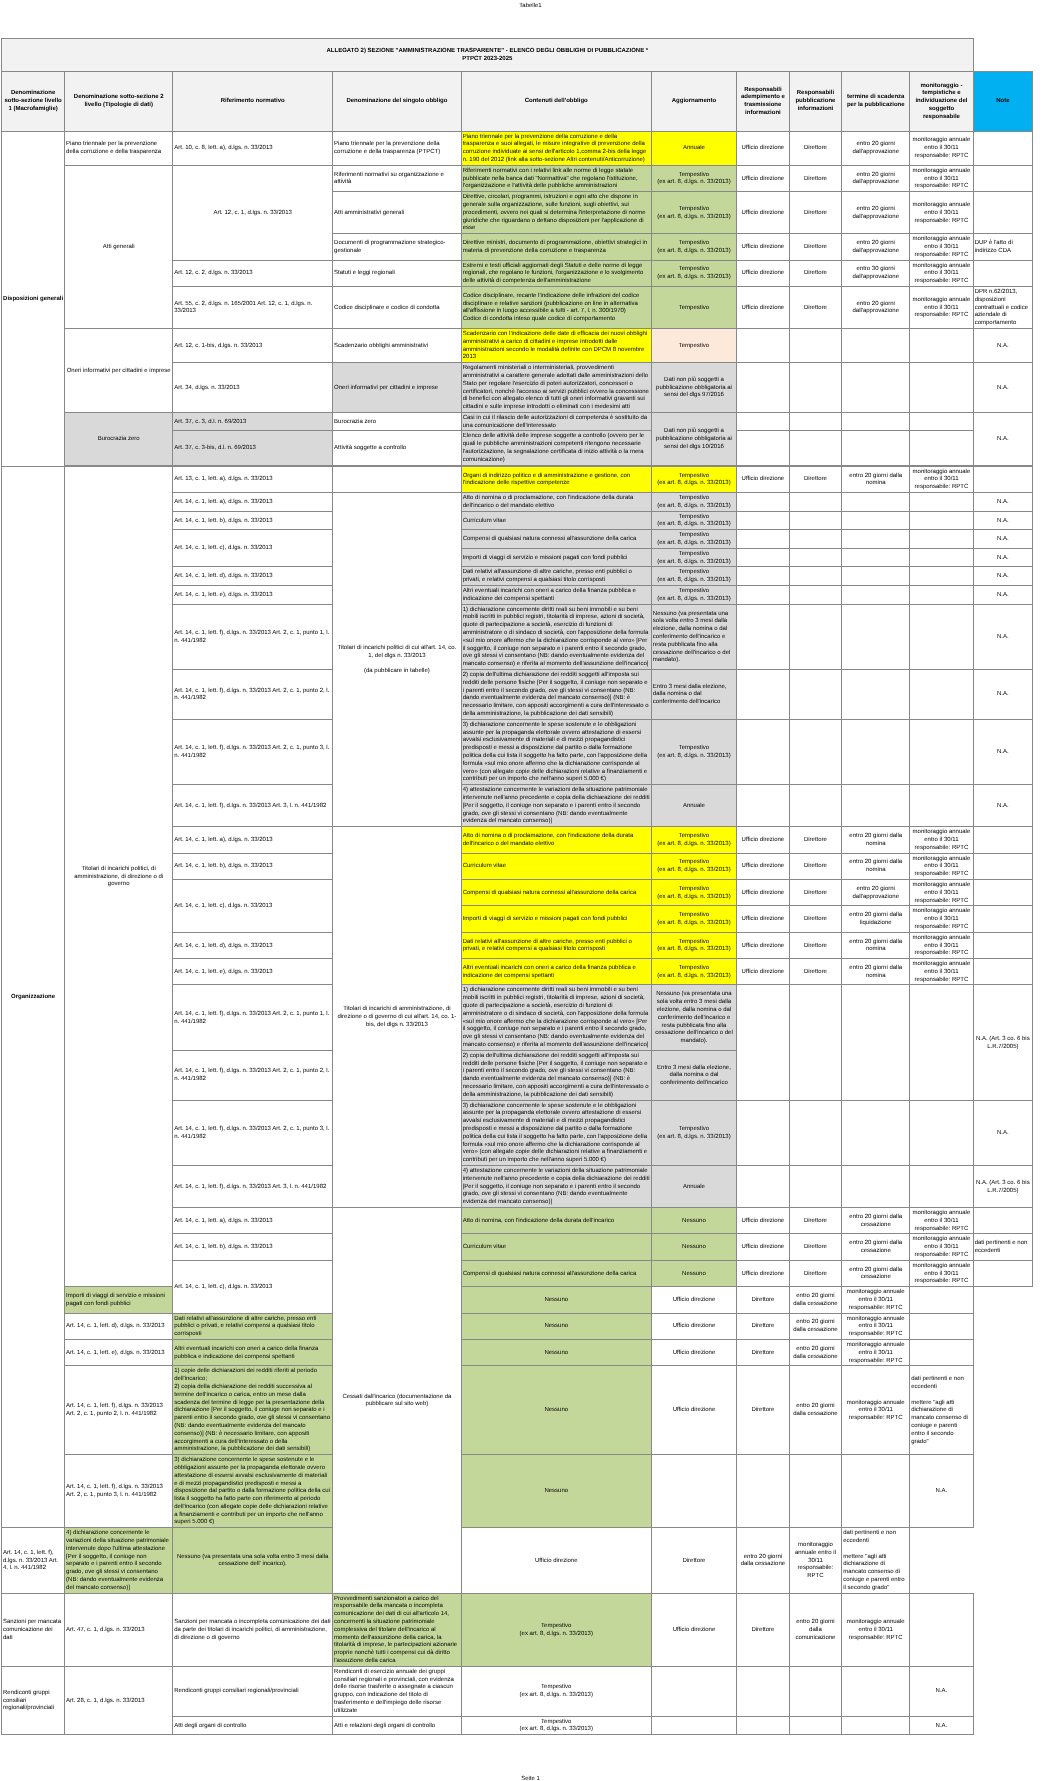Tabelle1
| ALLEGATO 2) SEZIONE "AMMINISTRAZIONE TRASPARENTE" - ELENCO DEGLI OBBLIGHI DI PUBBLICAZIONE * PTPCT 2023-2025 | | | | | | | | | | |
| Denominazione sotto-sezione livello 1 (Macrofamiglie) | Denominazione sotto-sezione 2 livello (Tipologie di dati) | Riferimento normativo | Denominazione del singolo obbligo | Contenuti dell'obbligo | Aggiornamento | Responsabili adempimento e trasmissione informazioni | Responsabili pubblicazione informazioni | termine di scadenza per la pubblicazione | monitoraggio - tempistiche e individuazione del soggetto responsabile | Note |
| Disposizioni generali | Piano triennale per la prevenzione della corruzione e della trasparenza | Art. 10, c. 8, lett. a), d.lgs. n. 33/2013 | Piano triennale per la prevenzione della corruzione e della trasparenza (PTPCT) | Piano triennale per la prevenzione della corruzione e della trasparenza e suoi allegati, le misure integrative di prevenzione della corruzione individuate ai sensi dell'articolo 1,comma 2-bis della legge n. 190 del 2012 (link alla sotto-sezione Altri contenuti/Anticorruzione) | Annuale | Ufficio direzione | Direttore | entro 20 giorni dall'approvazione | monitoraggio annuale entro il 30/11 responsabile: RPTC | |
| | Atti generali | Art. 12, c. 1, d.lgs. n. 33/2013 | Riferimenti normativi su organizzazione e attività | Riferimenti normativi con i relativi link alle norme di legge statale pubblicate nella banca dati "Normattiva" che regolano l'istituzione, l'organizzazione e l'attività delle pubbliche amministrazioni | Tempestivo (ex art. 8, d.lgs. n. 33/2013) | Ufficio direzione | Direttore | entro 20 giorni dall'approvazione | monitoraggio annuale entro il 30/11 responsabile: RPTC | |
| | | | Atti amministrativi generali | Direttive, circolari, programmi, istruzioni e ogni atto che dispone in generale sulla organizzazione, sulle funzioni, sugli obiettivi, sui procedimenti, ovvero nei quali si determina l'interpretazione di norme giuridiche che riguardano o dettano disposizioni per l'applicazione di esse | Tempestivo (ex art. 8, d.lgs. n. 33/2013) | Ufficio direzione | Direttore | entro 20 giorni dall'approvazione | monitoraggio annuale entro il 30/11 responsabile: RPTC | |
| | | | Documenti di programmazione strategico-gestionale | Direttive ministri, documento di programmazione, obiettivi strategici in materia di prevenzione della corruzione e trasparenza | Tempestivo (ex art. 8, d.lgs. n. 33/2013) | Ufficio direzione | Direttore | entro 20 giorni dall'approvazione | monitoraggio annuale entro il 30/11 responsabile: RPTC | DUP è l'atto di indirizzo CDA |
| | | Art. 12, c. 2, d.lgs. n. 33/2013 | Statuti e leggi regionali | Estremi e testi ufficiali aggiornati degli Statuti e delle norme di legge regionali, che regolano le funzioni, l'organizzazione e lo svolgimento delle attività di competenza dell'amministrazione | Tempestivo (ex art. 8, d.lgs. n. 33/2013) | Ufficio direzione | Direttore | entro 30 giorni dall'approvazione | monitoraggio annuale entro il 30/11 responsabile: RPTC | |
| | | Art. 55, c. 2, d.lgs. n. 165/2001 Art. 12, c. 1, d.lgs. n. 33/2013 | Codice disciplinare e codice di condotta | Codice disciplinare, recante l'indicazione delle infrazioni del codice disciplinare e relative sanzioni (pubblicazione on line in alternativa all'affissione in luogo accessibile a tutti - art. 7, l. n. 300/1970) Codice di condotta inteso quale codice di comportamento | Tempestivo | Ufficio direzione | Direttore | entro 20 giorni dall'approvazione | monitoraggio annuale entro il 30/11 responsabile: RPTC | DPR n.62/2013, disposizioni contrattuali e codice aziendale di comportamento |
| | Oneri informativi per cittadini e imprese | Art. 12, c. 1-bis, d.lgs. n. 33/2013 | Scadenzario obblighi amministrativi | Scadenzario con l'indicazione delle date di efficacia dei nuovi obblighi amministrativi a carico di cittadini e imprese introdotti dalle amministrazioni secondo le modalità definite con DPCM 8 novembre 2013 | Tempestivo | | | | | N.A. |
| | | Art. 34, d.lgs. n. 33/2013 | Oneri informativi per cittadini e imprese | Regolamenti ministeriali o interministeriali, provvedimenti amministrativi a carattere generale adottati dalle amministrazioni dello Stato per regolare l'esercizio di poteri autorizzatori, concessori o certificatori, nonchè l'accesso ai servizi pubblici ovvero la concessione di benefici con allegato elenco di tutti gli oneri informativi gravanti sui cittadini e sulle imprese introdotti o eliminati con i medesimi atti | Dati non più soggetti a pubblicazione obbligatoria ai sensi del dlgs 97/2016 | | | | | N.A. |
| | Burocrazia zero | Art. 37, c. 3, d.l. n. 69/2013 | Burocrazia zero | Casi in cui il rilascio delle autorizzazioni di competenza è sostituito da una comunicazione dell'interessato | Dati non più soggetti a pubblicazione obbligatoria ai sensi del dlgs 10/2016 | | | | | N.A. |
| | | Art. 37, c. 3-bis, d.l. n. 69/2013 | Attività soggette a controllo | Elenco delle attività delle imprese soggette a controllo (ovvero per le quali le pubbliche amministrazioni competenti ritengono necessarie l'autorizzazione, la segnalazione certificata di inizio attività o la mera comunicazione) | | | | | | |
| Organizzazione | Titolari di incarichi politici, di amministrazione, di direzione o di governo | Art. 13, c. 1, lett. a), d.lgs. n. 33/2013 | | Organi di indirizzo politico e di amministrazione e gestione, con l'indicazione delle rispettive competenze | Tempestivo (ex art. 8, d.lgs. n. 33/2013) | Ufficio direzione | Direttore | entro 20 giorni dalla nomina | monitoraggio annuale entro il 30/11 responsabile: RPTC | |
| | | Art. 14, c. 1, lett. a), d.lgs. n. 33/2013 | Titolari di incarichi politici di cui all'art. 14, co. 1, del dlgs n. 33/2013 (da pubblicare in tabelle) | Atto di nomina o di proclamazione, con l'indicazione della durata dell'incarico o del mandato elettivo | Tempestivo (ex art. 8, d.lgs. n. 33/2013) | | | | | N.A. |
| | | Art. 14, c. 1, lett. b), d.lgs. n. 33/2013 | | Curriculum vitae | Tempestivo (ex art. 8, d.lgs. n. 33/2013) | | | | | N.A. |
| | | Art. 14, c. 1, lett. c), d.lgs. n. 33/2013 | | Compensi di qualsiasi natura connessi all'assunzione della carica | Tempestivo (ex art. 8, d.lgs. n. 33/2013) | | | | | N.A. |
| | | | | Importi di viaggi di servizio e missioni pagati con fondi pubblici | Tempestivo (ex art. 8, d.lgs. n. 33/2013) | | | | | N.A. |
| | | Art. 14, c. 1, lett. d), d.lgs. n. 33/2013 | | Dati relativi all'assunzione di altre cariche, presso enti pubblici o privati, e relativi compensi a qualsiasi titolo corrisposti | Tempestivo (ex art. 8, d.lgs. n. 33/2013) | | | | | N.A. |
| | | Art. 14, c. 1, lett. e), d.lgs. n. 33/2013 | | Altri eventuali incarichi con oneri a carico della finanza pubblica e indicazione dei compensi spettanti | Tempestivo (ex art. 8, d.lgs. n. 33/2013) | | | | | N.A. |
| | | Art. 14, c. 1, lett. f), d.lgs. n. 33/2013 Art. 2, c. 1, punto 1, l. n. 441/1982 | | 1) dichiarazione concernente diritti reali su beni immobili e su beni mobili iscritti in pubblici registri, titolarità di imprese, azioni di società, quote di partecipazione a società, esercizio di funzioni di amministratore o di sindaco di società, con l'apposizione della formula «sul mio onore affermo che la dichiarazione corrisponde al vero» [Per il soggetto, il coniuge non separato e i parenti entro il secondo grado, ove gli stessi vi consentano (NB: dando eventualmente evidenza del mancato consenso) e riferita al momento dell'assunzione dell'incarico] | Nessuno (va presentata una sola volta entro 3 mesi dalla elezione, dalla nomina o dal conferimento dell'incarico e resta pubblicata fino alla cessazione dell'incarico o del mandato). | | | | | N.A. |
| | | Art. 14, c. 1, lett. f), d.lgs. n. 33/2013 Art. 2, c. 1, punto 2, l. n. 441/1982 | | 2) copia dell'ultima dichiarazione dei redditi soggetti all'imposta sui redditi delle persone fisiche [Per il soggetto, il coniuge non separato e i parenti entro il secondo grado, ove gli stessi vi consentano (NB: dando eventualmente evidenza del mancato consenso)] (NB: è necessario limitare, con appositi accorgimenti a cura dell'interessato o della amministrazione, la pubblicazione dei dati sensibili) | Entro 3 mesi dalla elezione, dalla nomina o dal conferimento dell'incarico | | | | | N.A. |
| | | Art. 14, c. 1, lett. f), d.lgs. n. 33/2013 Art. 2, c. 1, punto 3, l. n. 441/1982 | | 3) dichiarazione concernente le spese sostenute e le obbligazioni assunte per la propaganda elettorale ovvero attestazione di essersi avvalsi esclusivamente di materiali e di mezzi propagandistici predisposti e messi a disposizione dal partito o dalla formazione politica della cui lista il soggetto ha fatto parte, con l'apposizione della formula «sul mio onore affermo che la dichiarazione corrisponde al vero» (con allegate copie delle dichiarazioni relative a finanziamenti e contributi per un importo che nell'anno superi 5.000 €) | Tempestivo (ex art. 8, d.lgs. n. 33/2013) | | | | | N.A. |
| | | Art. 14, c. 1, lett. f), d.lgs. n. 33/2013 Art. 3, l. n. 441/1982 | | 4) attestazione concernente le variazioni della situazione patrimoniale intervenute nell'anno precedente e copia della dichiarazione dei redditi [Per il soggetto, il coniuge non separato e i parenti entro il secondo grado, ove gli stessi vi consentano (NB: dando eventualmente evidenza del mancato consenso)] | Annuale | | | | | N.A. |
| | | Art. 14, c. 1, lett. a), d.lgs. n. 33/2013 | Titolari di incarichi di amministrazione, di direzione o di governo di cui all'art. 14, co. 1-bis, del dlgs n. 33/2013 | Atto di nomina o di proclamazione, con l'indicazione della durata dell'incarico o del mandato elettivo | Tempestivo (ex art. 8, d.lgs. n. 33/2013) | Ufficio direzione | Direttore | entro 20 giorni dalla nomina | monitoraggio annuale entro il 30/11 responsabile: RPTC | |
| | | Art. 14, c. 1, lett. b), d.lgs. n. 33/2013 | | Curriculum vitae | Tempestivo (ex art. 8, d.lgs. n. 33/2013) | Ufficio direzione | Direttore | entro 20 giorni dalla nomina | monitoraggio annuale entro il 30/11 responsabile: RPTC | |
| | | Art. 14, c. 1, lett. c), d.lgs. n. 33/2013 | | Compensi di qualsiasi natura connessi all'assunzione della carica | Tempestivo (ex art. 8, d.lgs. n. 33/2013) | Ufficio direzione | Direttore | entro 20 giorni dall'approvazione | monitoraggio annuale entro il 30/11 responsabile: RPTC | |
| | | | | Importi di viaggi di servizio e missioni pagati con fondi pubblici | Tempestivo (ex art. 8, d.lgs. n. 33/2013) | Ufficio direzione | Direttore | entro 20 giorni dalla liquidazione | monitoraggio annuale entro il 30/11 responsabile: RPTC | |
| | | Art. 14, c. 1, lett. d), d.lgs. n. 33/2013 | | Dati relativi all'assunzione di altre cariche, presso enti pubblici o privati, e relativi compensi a qualsiasi titolo corrisposti | Tempestivo (ex art. 8, d.lgs. n. 33/2013) | Ufficio direzione | Direttore | entro 20 giorni dalla nomina | monitoraggio annuale entro il 30/11 responsabile: RPTC | |
| | | Art. 14, c. 1, lett. e), d.lgs. n. 33/2013 | | Altri eventuali incarichi con oneri a carico della finanza pubblica e indicazione dei compensi spettanti | Tempestivo (ex art. 8, d.lgs. n. 33/2013) | Ufficio direzione | Direttore | entro 20 giorni dalla nomina | monitoraggio annuale entro il 30/11 responsabile: RPTC | |
| | | Art. 14, c. 1, lett. f), d.lgs. n. 33/2013 Art. 2, c. 1, punto 1, l. n. 441/1982 | | 1) dichiarazione concernente diritti reali su beni immobili e su beni mobili iscritti in pubblici registri, titolarità di imprese, azioni di società, quote di partecipazione a società, esercizio di funzioni di amministratore o di sindaco di società, con l'apposizione della formula «sul mio onore affermo che la dichiarazione corrisponde al vero» [Per il soggetto, il coniuge non separato e i parenti entro il secondo grado, ove gli stessi vi consentano (NB: dando eventualmente evidenza del mancato consenso) e riferita al momento dell'assunzione dell'incarico] | Nessuno (va presentata una sola volta entro 3 mesi dalla elezione, dalla nomina o dal conferimento dell'incarico e resta pubblicata fino alla cessazione dell'incarico o del mandato). | | | | | N.A. (Art. 3 co. 6 bis L.R.7/2005) |
| | | Art. 14, c. 1, lett. f), d.lgs. n. 33/2013 Art. 2, c. 1, punto 2, l. n. 441/1982 | | 2) copia dell'ultima dichiarazione dei redditi soggetti all'imposta sui redditi delle persone fisiche [Per il soggetto, il coniuge non separato e i parenti entro il secondo grado, ove gli stessi vi consentano (NB: dando eventualmente evidenza del mancato consenso)] (NB: è necessario limitare, con appositi accorgimenti a cura dell'interessato o della amministrazione, la pubblicazione dei dati sensibili) | Entro 3 mesi dalla elezione, dalla nomina o dal conferimento dell'incarico | | | | | |
| | | Art. 14, c. 1, lett. f), d.lgs. n. 33/2013 Art. 2, c. 1, punto 3, l. n. 441/1982 | | 3) dichiarazione concernente le spese sostenute e le obbligazioni assunte per la propaganda elettorale ovvero attestazione di essersi avvalsi esclusivamente di materiali e di mezzi propagandistici predisposti e messi a disposizione dal partito o dalla formazione politica della cui lista il soggetto ha fatto parte, con l'apposizione della formula «sul mio onore affermo che la dichiarazione corrisponde al vero» (con allegate copie delle dichiarazioni relative a finanziamenti e contributi per un importo che nell'anno superi 5.000 €) | Tempestivo (ex art. 8, d.lgs. n. 33/2013) | | | | | N.A. |
| | | Art. 14, c. 1, lett. f), d.lgs. n. 33/2013 Art. 3, l. n. 441/1982 | | 4) attestazione concernente le variazioni della situazione patrimoniale intervenute nell'anno precedente e copia della dichiarazione dei redditi [Per il soggetto, il coniuge non separato e i parenti entro il secondo grado, ove gli stessi vi consentano (NB: dando eventualmente evidenza del mancato consenso)] | Annuale | | | | | N.A. (Art. 3 co. 6 bis L.R.7/2005) |
| | | Art. 14, c. 1, lett. a), d.lgs. n. 33/2013 | Cessati dall'incarico (documentazione da pubblicare sul sito web) | Atto di nomina, con l'indicazione della durata dell'incarico | Nessuno | Ufficio direzione | Direttore | entro 20 giorni dalla cessazione | monitoraggio annuale entro il 30/11 responsabile: RPTC | |
| | | Art. 14, c. 1, lett. b), d.lgs. n. 33/2013 | | Curriculum vitae | Nessuno | Ufficio direzione | Direttore | entro 20 giorni dalla cessazione | monitoraggio annuale entro il 30/11 responsabile: RPTC | dati pertinenti e non eccedenti |
| | | Art. 14, c. 1, lett. c), d.lgs. n. 33/2013 | | Compensi di qualsiasi natura connessi all'assunzione della carica | Nessuno | Ufficio direzione | Direttore | entro 20 giorni dalla cessazione | monitoraggio annuale entro il 30/11 responsabile: RPTC | |
| | Importi di viaggi di servizio e missioni pagati con fondi pubblici | | | Nessuno | Ufficio direzione | Direttore | entro 20 giorni dalla cessazione | monitoraggio annuale entro il 30/11 responsabile: RPTC | | |
| | Art. 14, c. 1, lett. d), d.lgs. n. 33/2013 | Dati relativi all'assunzione di altre cariche, presso enti pubblici o privati, e relativi compensi a qualsiasi titolo corrisposti | | Nessuno | Ufficio direzione | Direttore | entro 20 giorni dalla cessazione | monitoraggio annuale entro il 30/11 responsabile: RPTC | | |
| | Art. 14, c. 1, lett. e), d.lgs. n. 33/2013 | Altri eventuali incarichi con oneri a carico della finanza pubblica e indicazione dei compensi spettanti | | Nessuno | Ufficio direzione | Direttore | entro 20 giorni dalla cessazione | monitoraggio annuale entro il 30/11 responsabile: RPTC | | |
| | Art. 14, c. 1, lett. f), d.lgs. n. 33/2013 Art. 2, c. 1, punto 2, l. n. 441/1982 | 1) copie delle dichiarazioni dei redditi riferiti al periodo dell'incarico; 2) copia della dichiarazione dei redditi successiva al termine dell'incarico o carica, entro un mese dalla scadenza del termine di legge per la presentazione della dichiarazione [Per il soggetto, il coniuge non separato e i parenti entro il secondo grado, ove gli stessi vi consentano (NB: dando eventualmente evidenza del mancato consenso)] (NB: è necessario limitare, con appositi accorgimenti a cura dell'interessato o della amministrazione, la pubblicazione dei dati sensibili) | | Nessuno | Ufficio direzione | Direttore | entro 20 giorni dalla cessazione | monitoraggio annuale entro il 30/11 responsabile: RPTC | dati pertinenti e non eccedenti mettere "agli atti dichiarazione di mancato consenso di coniuge e parenti entro il secondo grado" | |
| | Art. 14, c. 1, lett. f), d.lgs. n. 33/2013 Art. 2, c. 1, punto 3, l. n. 441/1982 | 3) dichiarazione concernente le spese sostenute e le obbligazioni assunte per la propaganda elettorale ovvero attestazione di essersi avvalsi esclusivamente di materiali e di mezzi propagandistici predisposti e messi a disposizione dal partito o dalla formazione politica della cui lista il soggetto ha fatto parte con riferimento al periodo dell'incarico (con allegate copie delle dichiarazioni relative a finanziamenti e contributi per un importo che nell'anno superi 5.000 €) | | Nessuno | | | | | N.A. | |
| Art. 14, c. 1, lett. f), d.lgs. n. 33/2013 Art. 4, l. n. 441/1982 | 4) dichiarazione concernente le variazioni della situazione patrimoniale intervenute dopo l'ultima attestazione [Per il soggetto, il coniuge non separato e i parenti entro il secondo grado, ove gli stessi vi consentano (NB: dando eventualmente evidenza del mancato consenso)] | Nessuno (va presentata una sola volta entro 3 mesi dalla cessazione dell' incarico). | | Ufficio direzione | Direttore | entro 20 giorni dalla cessazione | monitoraggio annuale entro il 30/11 responsabile: RPTC | dati pertinenti e non eccedenti mettere "agli atti dichiarazione di mancato consenso di coniuge e parenti entro il secondo grado" | | |
| Sanzioni per mancata comunicazione dei dati | Art. 47, c. 1, d.lgs. n. 33/2013 | Sanzioni per mancata o incompleta comunicazione dei dati da parte dei titolari di incarichi politici, di amministrazione, di direzione o di governo | Provvedimenti sanzionatori a carico del responsabile della mancata o incompleta comunicazione dei dati di cui all'articolo 14, concernenti la situazione patrimoniale complessiva del titolare dell'incarico al momento dell'assunzione della carica, la titolarità di imprese, le partecipazioni azionarie proprie nonchè tutti i compensi cui dà diritto l'assuzione della carica | Tempestivo (ex art. 8, d.lgs. n. 33/2013) | Ufficio direzione | Direttore | entro 20 giorni dalla comunicazione | monitoraggio annuale entro il 30/11 responsabile: RPTC | | |
| Rendiconti gruppi consiliari regionali/provinciali | Art. 28, c. 1, d.lgs. n. 33/2013 | Rendiconti gruppi consiliari regionali/provinciali | Rendiconti di esercizio annuale dei gruppi consiliari regionali e provinciali, con evidenza delle risorse trasferite o assegnate a ciascun gruppo, con indicazione del titolo di trasferimento e dell'impiego delle risorse utilizzate | Tempestivo (ex art. 8, d.lgs. n. 33/2013) | | | | | N.A. | |
| | | Atti degli organi di controllo | Atti e relazioni degli organi di controllo | Tempestivo (ex art. 8, d.lgs. n. 33/2013) | | | | | N.A. | |
Seite 1